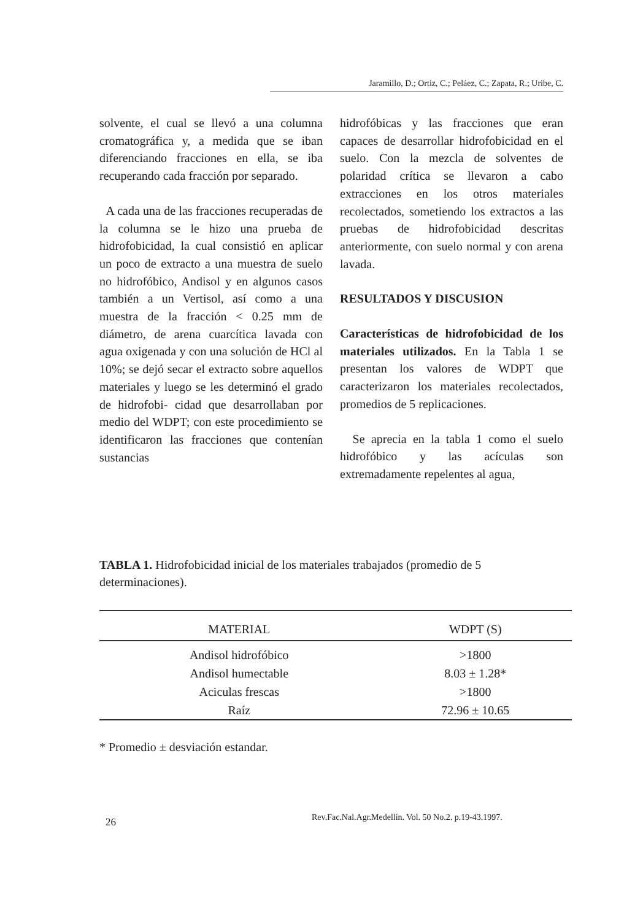Jaramillo, D.; Ortiz, C.; Peláez, C.; Zapata, R.; Uribe, C.
solvente, el cual se llevó a una columna cromatográfica y, a medida que se iban diferenciando fracciones en ella, se iba recuperando cada fracción por separado.
A cada una de las fracciones recuperadas de la columna se le hizo una prueba de hidrofobicidad, la cual consistió en aplicar un poco de extracto a una muestra de suelo no hidrofóbico, Andisol y en algunos casos también a un Vertisol, así como a una muestra de la fracción < 0.25 mm de diámetro, de arena cuarcítica lavada con agua oxigenada y con una solución de HCl al 10%; se dejó secar el extracto sobre aquellos materiales y luego se les determinó el grado de hidrofobi- cidad que desarrollaban por medio del WDPT; con este procedimiento se identificaron las fracciones que contenían sustancias
hidrofóbicas y las fracciones que eran capaces de desarrollar hidrofobicidad en el suelo. Con la mezcla de solventes de polaridad crítica se llevaron a cabo extracciones en los otros materiales recolectados, sometiendo los extractos a las pruebas de hidrofobicidad descritas anteriormente, con suelo normal y con arena lavada.
RESULTADOS Y DISCUSION
Características de hidrofobicidad de los materiales utilizados. En la Tabla 1 se presentan los valores de WDPT que caracterizaron los materiales recolectados, promedios de 5 replicaciones.
Se aprecia en la tabla 1 como el suelo hidrofóbico y las acículas son extremadamente repelentes al agua,
TABLA 1. Hidrofobicidad inicial de los materiales trabajados (promedio de 5 determinaciones).
| MATERIAL | WDPT (S) |
| --- | --- |
| Andisol hidrofóbico | >1800 |
| Andisol humectable | 8.03 ± 1.28* |
| Aciculas frescas | >1800 |
| Raíz | 72.96 ± 10.65 |
* Promedio ± desviación estandar.
26
Rev.Fac.Nal.Agr.Medellín. Vol. 50 No.2. p.19-43.1997.